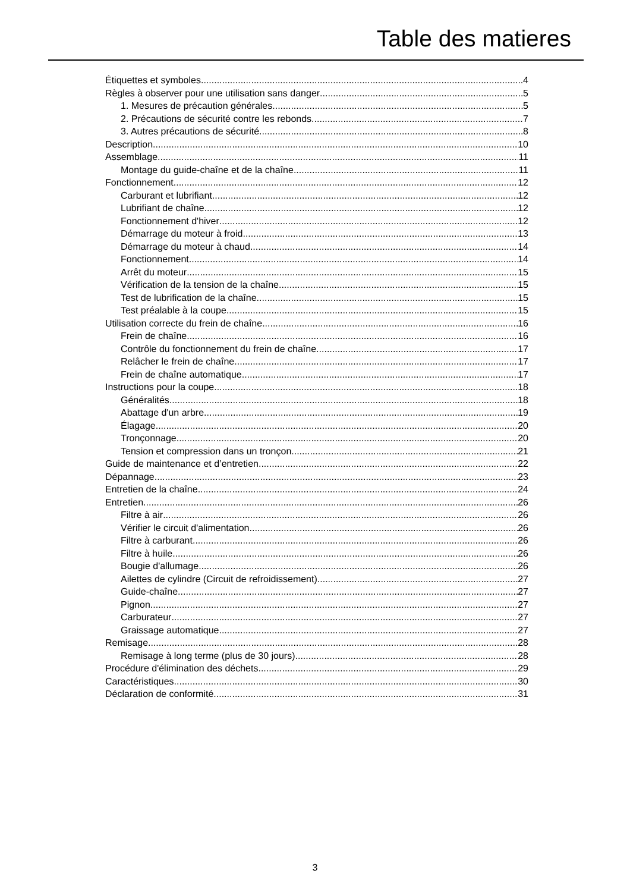Table des matieres
Étiquettes et symboles 4
Règles à observer pour une utilisation sans danger 5
1. Mesures de précaution générales 5
2. Précautions de sécurité contre les rebonds 7
3. Autres précautions de sécurité 8
Description 10
Assemblage 11
Montage du guide-chaîne et de la chaîne 11
Fonctionnement 12
Carburant et lubrifiant 12
Lubrifiant de chaîne 12
Fonctionnement d'hiver 12
Démarrage du moteur à froid 13
Démarrage du moteur à chaud 14
Fonctionnement 14
Arrêt du moteur 15
Vérification de la tension de la chaîne 15
Test de lubrification de la chaîne 15
Test préalable à la coupe 15
Utilisation correcte du frein de chaîne 16
Frein de chaîne 16
Contrôle du fonctionnement du frein de chaîne 17
Relâcher le frein de chaîne 17
Frein de chaîne automatique 17
Instructions pour la coupe 18
Généralités 18
Abattage d'un arbre 19
Élagage 20
Tronçonnage 20
Tension et compression dans un tronçon 21
Guide de maintenance et d’entretien 22
Dépannage 23
Entretien de la chaîne 24
Entretien 26
Filtre à air 26
Vérifier le circuit d'alimentation 26
Filtre à carburant 26
Filtre à huile 26
Bougie d'allumage 26
Ailettes de cylindre (Circuit de refroidissement) 27
Guide-chaîne 27
Pignon 27
Carburateur 27
Graissage automatique 27
Remisage 28
Remisage à long terme (plus de 30 jours) 28
Procédure d'élimination des déchets 29
Caractéristiques 30
Déclaration de conformité 31
3